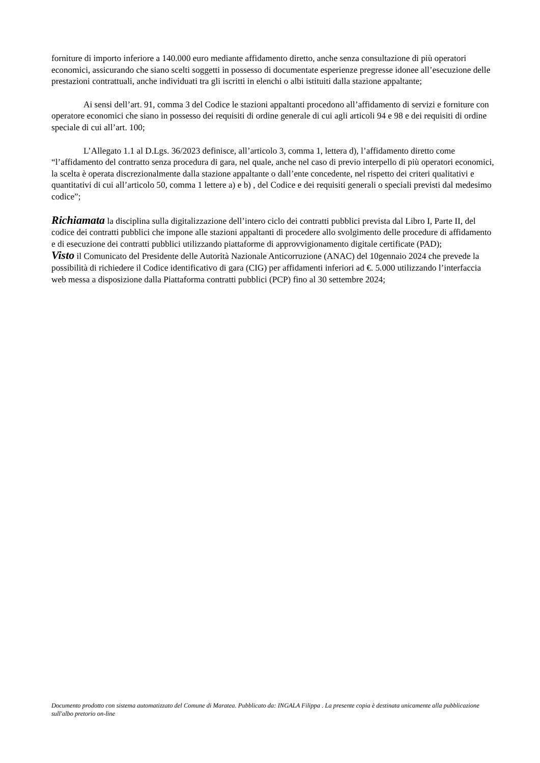forniture di importo inferiore a 140.000 euro mediante affidamento diretto, anche senza consultazione di più operatori economici, assicurando che siano scelti soggetti in possesso di documentate esperienze pregresse idonee all’esecuzione delle prestazioni contrattuali, anche individuati tra gli iscritti in elenchi o albi istituiti dalla stazione appaltante;
Ai sensi dell’art. 91, comma 3 del Codice le stazioni appaltanti procedono all’affidamento di servizi e forniture con operatore economici che siano in possesso dei requisiti di ordine generale di cui agli articoli 94 e 98 e dei requisiti di ordine speciale di cui all’art. 100;
L’Allegato 1.1 al D.Lgs. 36/2023 definisce, all’articolo 3, comma 1, lettera d), l’affidamento diretto come “l’affidamento del contratto senza procedura di gara, nel quale, anche nel caso di previo interpello di più operatori economici, la scelta è operata discrezionalmente dalla stazione appaltante o dall’ente concedente, nel rispetto dei criteri qualitativi e quantitativi di cui all’articolo 50, comma 1 lettere a) e b) , del Codice e dei requisiti generali o speciali previsti dal medesimo codice”;
Richiamata la disciplina sulla digitalizzazione dell’intero ciclo dei contratti pubblici prevista dal Libro I, Parte II, del codice dei contratti pubblici che impone alle stazioni appaltanti di procedere allo svolgimento delle procedure di affidamento e di esecuzione dei contratti pubblici utilizzando piattaforme di approvvigionamento digitale certificate (PAD);
Visto il Comunicato del Presidente delle Autorità Nazionale Anticorruzione (ANAC) del 10gennaio 2024 che prevede la possibilità di richiedere il Codice identificativo di gara (CIG) per affidamenti inferiori ad €. 5.000 utilizzando l’interfaccia web messa a disposizione dalla Piattaforma contratti pubblici (PCP) fino al 30 settembre 2024;
Documento prodotto con sistema automatizzato del Comune di Maratea. Pubblicato da: INGALA Filippa . La presente copia è destinata unicamente alla pubblicazione sull'albo pretorio on-line